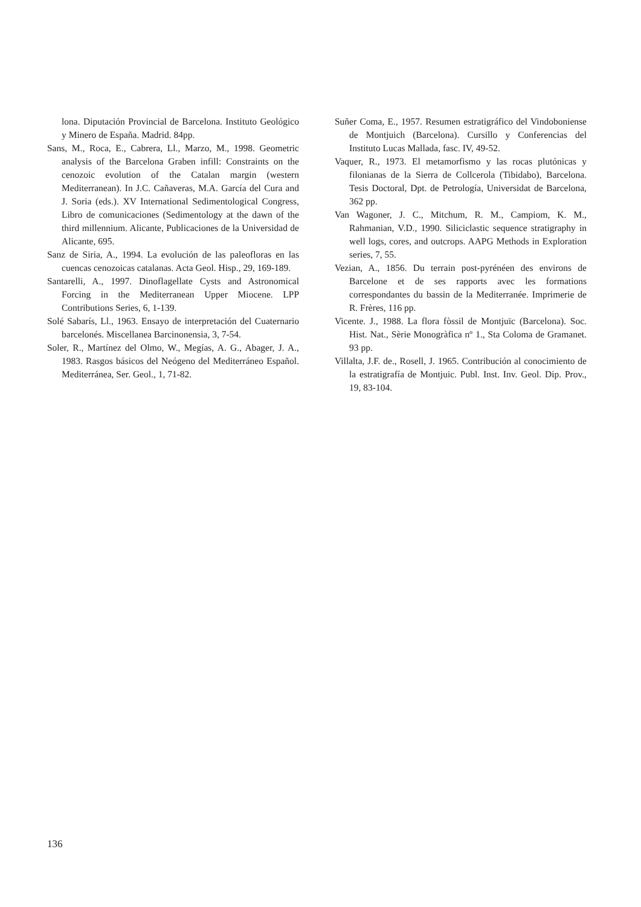lona. Diputación Provincial de Barcelona. Instituto Geológico y Minero de España. Madrid. 84pp.
Sans, M., Roca, E., Cabrera, Ll., Marzo, M., 1998. Geometric analysis of the Barcelona Graben infill: Constraints on the cenozoic evolution of the Catalan margin (western Mediterranean). In J.C. Cañaveras, M.A. García del Cura and J. Soria (eds.). XV International Sedimentological Congress, Libro de comunicaciones (Sedimentology at the dawn of the third millennium. Alicante, Publicaciones de la Universidad de Alicante, 695.
Sanz de Siria, A., 1994. La evolución de las paleofloras en las cuencas cenozoicas catalanas. Acta Geol. Hisp., 29, 169-189.
Santarelli, A., 1997. Dinoflagellate Cysts and Astronomical Forcing in the Mediterranean Upper Miocene. LPP Contributions Series, 6, 1-139.
Solé Sabarís, Ll., 1963. Ensayo de interpretación del Cuaternario barcelonés. Miscellanea Barcinonensia, 3, 7-54.
Soler, R., Martínez del Olmo, W., Megías, A. G., Abager, J. A., 1983. Rasgos básicos del Neógeno del Mediterráneo Español. Mediterránea, Ser. Geol., 1, 71-82.
Suñer Coma, E., 1957. Resumen estratigráfico del Vindoboniense de Montjuich (Barcelona). Cursillo y Conferencias del Instituto Lucas Mallada, fasc. IV, 49-52.
Vaquer, R., 1973. El metamorfismo y las rocas plutónicas y filonianas de la Sierra de Collcerola (Tibidabo), Barcelona. Tesis Doctoral, Dpt. de Petrología, Universidat de Barcelona, 362 pp.
Van Wagoner, J. C., Mitchum, R. M., Campiom, K. M., Rahmanian, V.D., 1990. Siliciclastic sequence stratigraphy in well logs, cores, and outcrops. AAPG Methods in Exploration series, 7, 55.
Vezian, A., 1856. Du terrain post-pyrénéen des environs de Barcelone et de ses rapports avec les formations correspondantes du bassin de la Mediterranée. Imprimerie de R. Frères, 116 pp.
Vicente. J., 1988. La flora fòssil de Montjuïc (Barcelona). Soc. Hist. Nat., Sèrie Monogràfica nº 1., Sta Coloma de Gramanet. 93 pp.
Villalta, J.F. de., Rosell, J. 1965. Contribución al conocimiento de la estratigrafía de Montjuic. Publ. Inst. Inv. Geol. Dip. Prov., 19, 83-104.
136